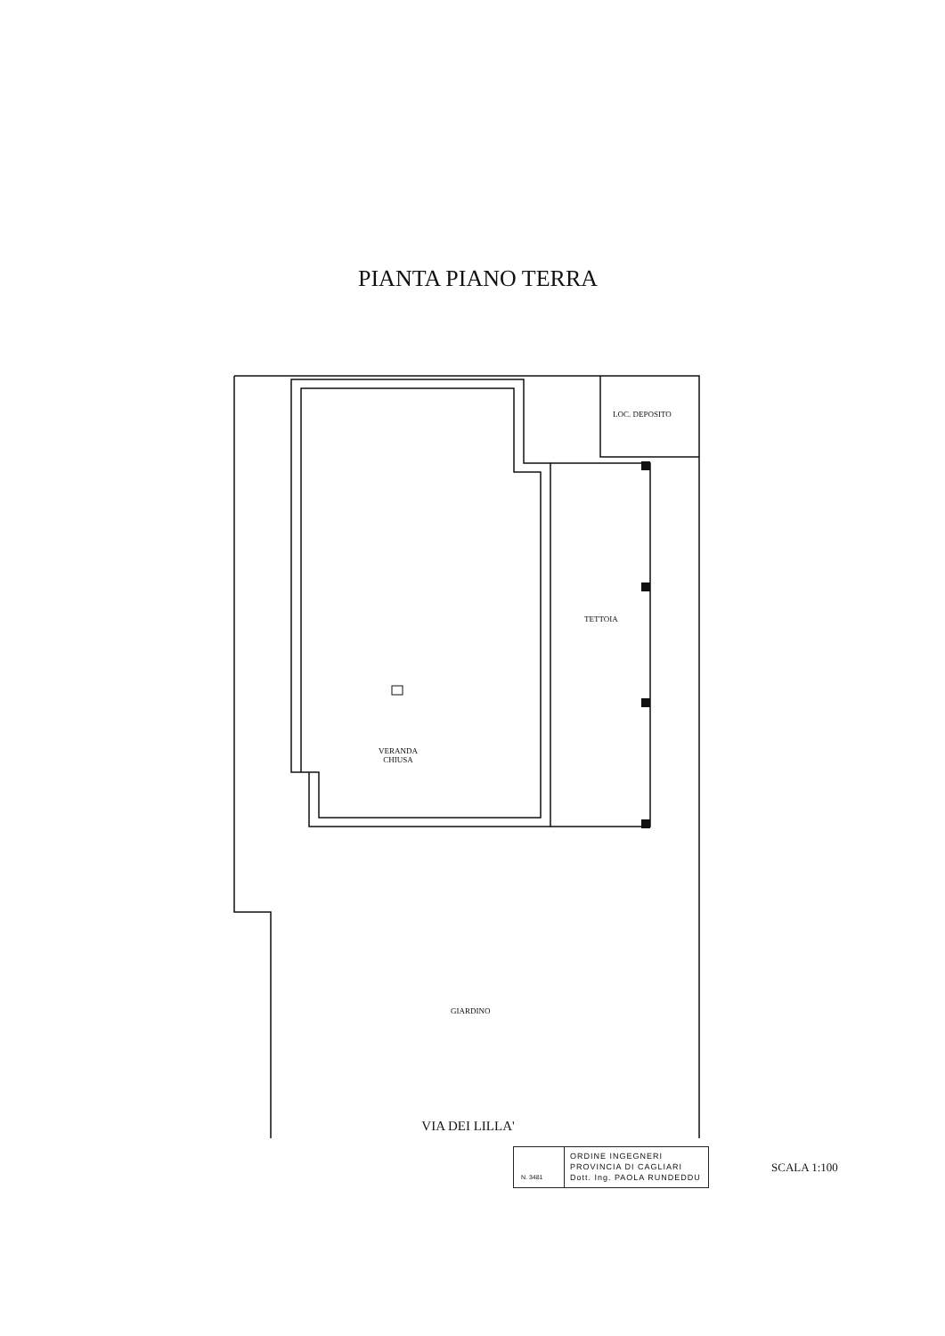PIANTA PIANO TERRA
LOC. DEPOSITO
TETTOIA
VERANDA
CHIUSA
GIARDINO
VIA DEI LILLA'
N. 3481
ORDINE INGEGNERI
PROVINCIA DI CAGLIARI
Dott. Ing. PAOLA RUNDEDDU
SCALA 1:100